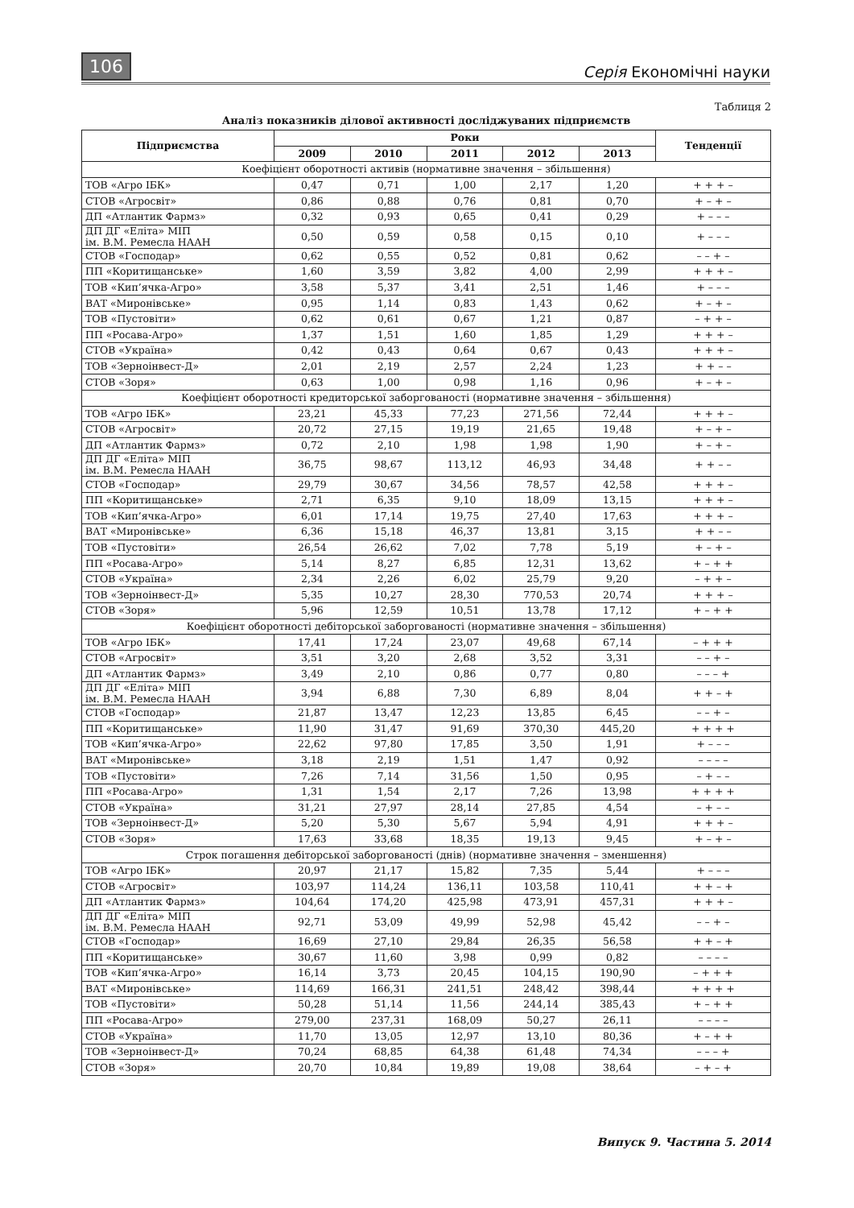106 Серія Економічні науки
Таблиця 2
Аналіз показників ділової активності досліджуваних підприємств
| Підприємства | Роки | | | | | Тенденції |
| --- | --- | --- | --- | --- | --- | --- |
| | 2009 | 2010 | 2011 | 2012 | 2013 | |
| Коефіцієнт оборотності активів (нормативне значення – збільшення) | | | | | | |
| ТОВ «Агро ІБК» | 0,47 | 0,71 | 1,00 | 2,17 | 1,20 | + + + – |
| СТОВ «Агросвіт» | 0,86 | 0,88 | 0,76 | 0,81 | 0,70 | + – + – |
| ДП «Атлантик Фармз» | 0,32 | 0,93 | 0,65 | 0,41 | 0,29 | + – – – |
| ДП ДГ «Еліта» МІП ім. В.М. Ремесла НААН | 0,50 | 0,59 | 0,58 | 0,15 | 0,10 | + – – – |
| СТОВ «Господар» | 0,62 | 0,55 | 0,52 | 0,81 | 0,62 | – – + – |
| ПП «Коритищанське» | 1,60 | 3,59 | 3,82 | 4,00 | 2,99 | + + + – |
| ТОВ «Кип’ячка-Агро» | 3,58 | 5,37 | 3,41 | 2,51 | 1,46 | + – – – |
| ВАТ «Миронівське» | 0,95 | 1,14 | 0,83 | 1,43 | 0,62 | + – + – |
| ТОВ «Пустовіти» | 0,62 | 0,61 | 0,67 | 1,21 | 0,87 | – + + – |
| ПП «Росава-Агро» | 1,37 | 1,51 | 1,60 | 1,85 | 1,29 | + + + – |
| СТОВ «Україна» | 0,42 | 0,43 | 0,64 | 0,67 | 0,43 | + + + – |
| ТОВ «Зерноінвест-Д» | 2,01 | 2,19 | 2,57 | 2,24 | 1,23 | + + – – |
| СТОВ «Зоря» | 0,63 | 1,00 | 0,98 | 1,16 | 0,96 | + – + – |
| Коефіцієнт оборотності кредиторської заборгованості (нормативне значення – збільшення) | | | | | | |
| ТОВ «Агро ІБК» | 23,21 | 45,33 | 77,23 | 271,56 | 72,44 | + + + – |
| СТОВ «Агросвіт» | 20,72 | 27,15 | 19,19 | 21,65 | 19,48 | + – + – |
| ДП «Атлантик Фармз» | 0,72 | 2,10 | 1,98 | 1,98 | 1,90 | + – + – |
| ДП ДГ «Еліта» МІП ім. В.М. Ремесла НААН | 36,75 | 98,67 | 113,12 | 46,93 | 34,48 | + + – – |
| СТОВ «Господар» | 29,79 | 30,67 | 34,56 | 78,57 | 42,58 | + + + – |
| ПП «Коритищанське» | 2,71 | 6,35 | 9,10 | 18,09 | 13,15 | + + + – |
| ТОВ «Кип’ячка-Агро» | 6,01 | 17,14 | 19,75 | 27,40 | 17,63 | + + + – |
| ВАТ «Миронівське» | 6,36 | 15,18 | 46,37 | 13,81 | 3,15 | + + – – |
| ТОВ «Пустовіти» | 26,54 | 26,62 | 7,02 | 7,78 | 5,19 | + – + – |
| ПП «Росава-Агро» | 5,14 | 8,27 | 6,85 | 12,31 | 13,62 | + – + + |
| СТОВ «Україна» | 2,34 | 2,26 | 6,02 | 25,79 | 9,20 | – + + – |
| ТОВ «Зерноінвест-Д» | 5,35 | 10,27 | 28,30 | 770,53 | 20,74 | + + + – |
| СТОВ «Зоря» | 5,96 | 12,59 | 10,51 | 13,78 | 17,12 | + – + + |
| Коефіцієнт оборотності дебіторської заборгованості (нормативне значення – збільшення) | | | | | | |
| ТОВ «Агро ІБК» | 17,41 | 17,24 | 23,07 | 49,68 | 67,14 | – + + + |
| СТОВ «Агросвіт» | 3,51 | 3,20 | 2,68 | 3,52 | 3,31 | – – + – |
| ДП «Атлантик Фармз» | 3,49 | 2,10 | 0,86 | 0,77 | 0,80 | – – – + |
| ДП ДГ «Еліта» МІП ім. В.М. Ремесла НААН | 3,94 | 6,88 | 7,30 | 6,89 | 8,04 | + + – + |
| СТОВ «Господар» | 21,87 | 13,47 | 12,23 | 13,85 | 6,45 | – – + – |
| ПП «Коритищанське» | 11,90 | 31,47 | 91,69 | 370,30 | 445,20 | + + + + |
| ТОВ «Кип’ячка-Агро» | 22,62 | 97,80 | 17,85 | 3,50 | 1,91 | + – – – |
| ВАТ «Миронівське» | 3,18 | 2,19 | 1,51 | 1,47 | 0,92 | – – – – |
| ТОВ «Пустовіти» | 7,26 | 7,14 | 31,56 | 1,50 | 0,95 | – + – – |
| ПП «Росава-Агро» | 1,31 | 1,54 | 2,17 | 7,26 | 13,98 | + + + + |
| СТОВ «Україна» | 31,21 | 27,97 | 28,14 | 27,85 | 4,54 | – + – – |
| ТОВ «Зерноінвест-Д» | 5,20 | 5,30 | 5,67 | 5,94 | 4,91 | + + + – |
| СТОВ «Зоря» | 17,63 | 33,68 | 18,35 | 19,13 | 9,45 | + – + – |
| Строк погашення дебіторської заборгованості (днів) (нормативне значення – зменшення) | | | | | | |
| ТОВ «Агро ІБК» | 20,97 | 21,17 | 15,82 | 7,35 | 5,44 | + – – – |
| СТОВ «Агросвіт» | 103,97 | 114,24 | 136,11 | 103,58 | 110,41 | + + – + |
| ДП «Атлантик Фармз» | 104,64 | 174,20 | 425,98 | 473,91 | 457,31 | + + + – |
| ДП ДГ «Еліта» МІП ім. В.М. Ремесла НААН | 92,71 | 53,09 | 49,99 | 52,98 | 45,42 | – – + – |
| СТОВ «Господар» | 16,69 | 27,10 | 29,84 | 26,35 | 56,58 | + + – + |
| ПП «Коритищанське» | 30,67 | 11,60 | 3,98 | 0,99 | 0,82 | – – – – |
| ТОВ «Кип’ячка-Агро» | 16,14 | 3,73 | 20,45 | 104,15 | 190,90 | – + + + |
| ВАТ «Миронівське» | 114,69 | 166,31 | 241,51 | 248,42 | 398,44 | + + + + |
| ТОВ «Пустовіти» | 50,28 | 51,14 | 11,56 | 244,14 | 385,43 | + – + + |
| ПП «Росава-Агро» | 279,00 | 237,31 | 168,09 | 50,27 | 26,11 | – – – – |
| СТОВ «Україна» | 11,70 | 13,05 | 12,97 | 13,10 | 80,36 | + – + + |
| ТОВ «Зерноінвест-Д» | 70,24 | 68,85 | 64,38 | 61,48 | 74,34 | – – – + |
| СТОВ «Зоря» | 20,70 | 10,84 | 19,89 | 19,08 | 38,64 | – + – + |
Випуск 9. Частина 5. 2014